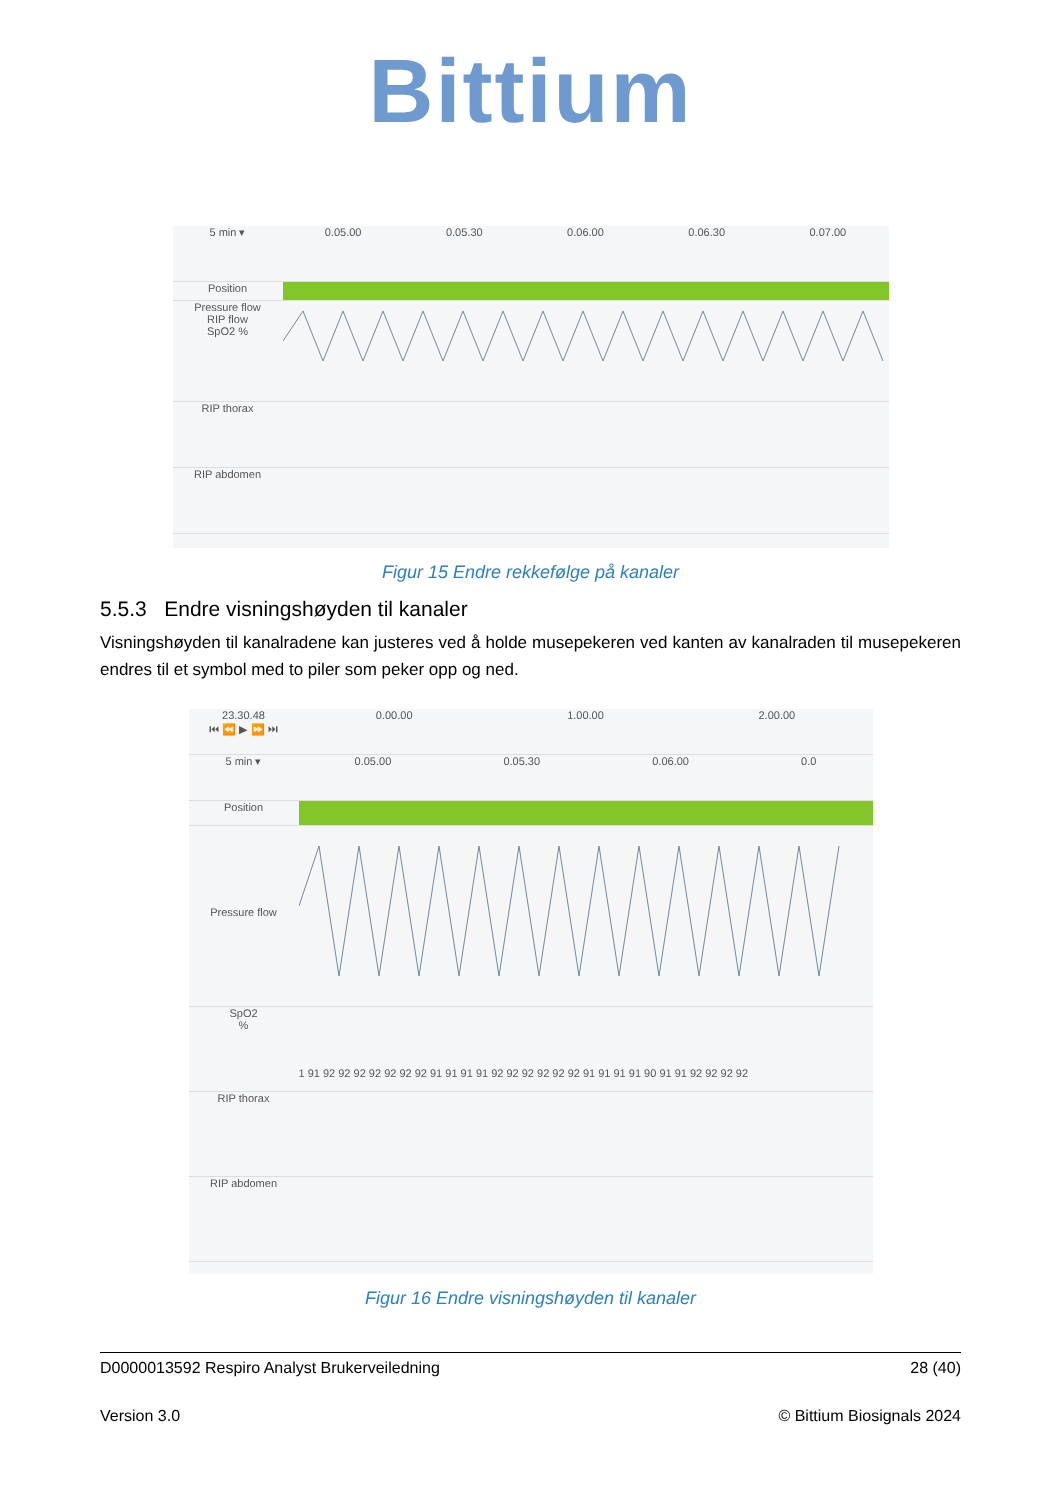Bittium
5 min ▾ 0.05.00 0.05.30 0.06.00 0.06.30 0.07.00
Position
Pressure flow
RIP flow
SpO2 %
RIP thorax
RIP abdomen
Figur 15 Endre rekkefølge på kanaler
5.5.3 Endre visningshøyden til kanaler
Visningshøyden til kanalradene kan justeres ved å holde musepekeren ved kanten av kanalraden til musepekeren endres til et symbol med to piler som peker opp og ned.
23.30.48
⏮ ⏪ ▶ ⏩ ⏭
0.00.00 1.00.00 2.00.00
5 min ▾ 0.05.00 0.05.30 0.06.00 0.0
Position
Pressure flow
SpO2
%
1 91 92 92 92 92 92 92 92 91 91 91 91 92 92 92 92 92 92 91 91 91 91 90 91 91 92 92 92 92
RIP thorax
RIP abdomen
Figur 16 Endre visningshøyden til kanaler
D0000013592 Respiro Analyst Brukerveiledning 28 (40)
Version 3.0 © Bittium Biosignals 2024